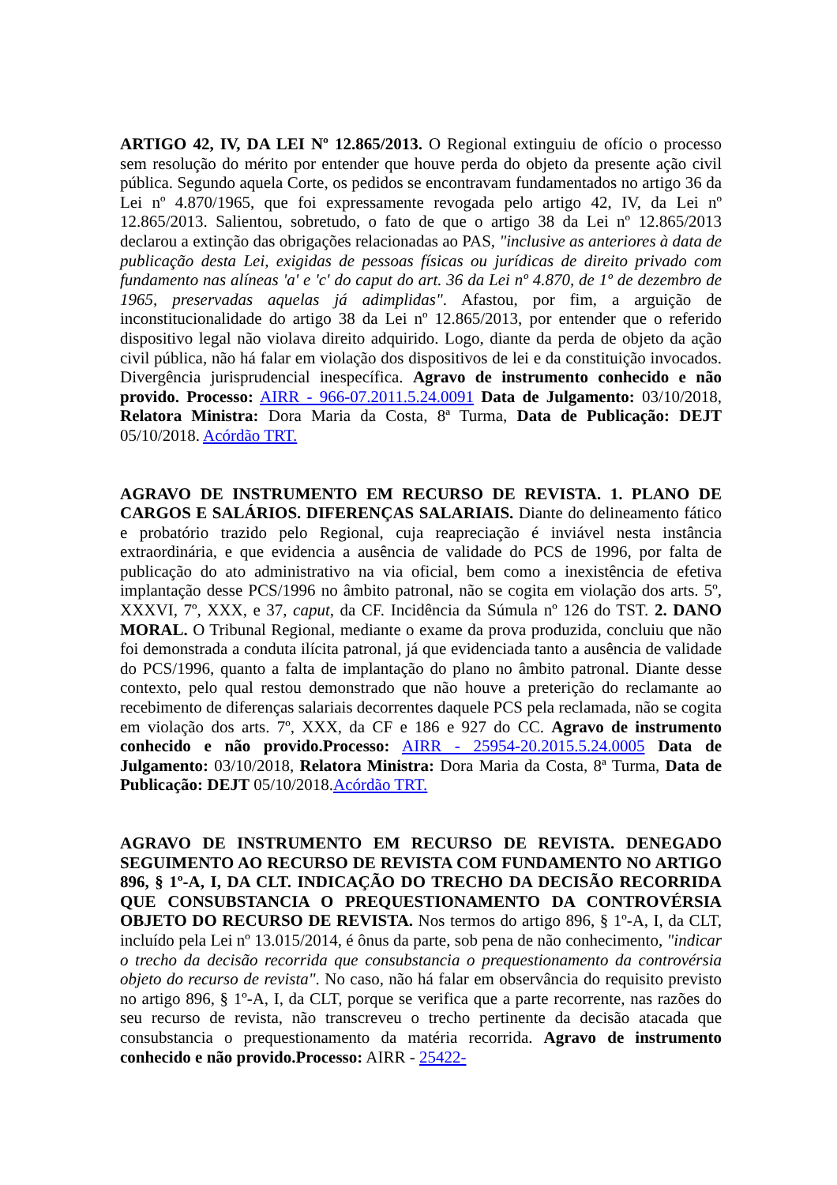ARTIGO 42, IV, DA LEI Nº 12.865/2013. O Regional extinguiu de ofício o processo sem resolução do mérito por entender que houve perda do objeto da presente ação civil pública. Segundo aquela Corte, os pedidos se encontravam fundamentados no artigo 36 da Lei nº 4.870/1965, que foi expressamente revogada pelo artigo 42, IV, da Lei nº 12.865/2013. Salientou, sobretudo, o fato de que o artigo 38 da Lei nº 12.865/2013 declarou a extinção das obrigações relacionadas ao PAS, "inclusive as anteriores à data de publicação desta Lei, exigidas de pessoas físicas ou jurídicas de direito privado com fundamento nas alíneas 'a' e 'c' do caput do art. 36 da Lei nº 4.870, de 1º de dezembro de 1965, preservadas aquelas já adimplidas". Afastou, por fim, a arguição de inconstitucionalidade do artigo 38 da Lei nº 12.865/2013, por entender que o referido dispositivo legal não violava direito adquirido. Logo, diante da perda de objeto da ação civil pública, não há falar em violação dos dispositivos de lei e da constituição invocados. Divergência jurisprudencial inespecífica. Agravo de instrumento conhecido e não provido. Processo: AIRR - 966-07.2011.5.24.0091 Data de Julgamento: 03/10/2018, Relatora Ministra: Dora Maria da Costa, 8ª Turma, Data de Publicação: DEJT 05/10/2018. Acórdão TRT.
AGRAVO DE INSTRUMENTO EM RECURSO DE REVISTA. 1. PLANO DE CARGOS E SALÁRIOS. DIFERENÇAS SALARIAIS. Diante do delineamento fático e probatório trazido pelo Regional, cuja reapreciação é inviável nesta instância extraordinária, e que evidencia a ausência de validade do PCS de 1996, por falta de publicação do ato administrativo na via oficial, bem como a inexistência de efetiva implantação desse PCS/1996 no âmbito patronal, não se cogita em violação dos arts. 5º, XXXVI, 7º, XXX, e 37, caput, da CF. Incidência da Súmula nº 126 do TST. 2. DANO MORAL. O Tribunal Regional, mediante o exame da prova produzida, concluiu que não foi demonstrada a conduta ilícita patronal, já que evidenciada tanto a ausência de validade do PCS/1996, quanto a falta de implantação do plano no âmbito patronal. Diante desse contexto, pelo qual restou demonstrado que não houve a preterição do reclamante ao recebimento de diferenças salariais decorrentes daquele PCS pela reclamada, não se cogita em violação dos arts. 7º, XXX, da CF e 186 e 927 do CC. Agravo de instrumento conhecido e não provido.Processo: AIRR - 25954-20.2015.5.24.0005 Data de Julgamento: 03/10/2018, Relatora Ministra: Dora Maria da Costa, 8ª Turma, Data de Publicação: DEJT 05/10/2018.Acórdão TRT.
AGRAVO DE INSTRUMENTO EM RECURSO DE REVISTA. DENEGADO SEGUIMENTO AO RECURSO DE REVISTA COM FUNDAMENTO NO ARTIGO 896, § 1º-A, I, DA CLT. INDICAÇÃO DO TRECHO DA DECISÃO RECORRIDA QUE CONSUBSTANCIA O PREQUESTIONAMENTO DA CONTROVÉRSIA OBJETO DO RECURSO DE REVISTA. Nos termos do artigo 896, § 1º-A, I, da CLT, incluído pela Lei nº 13.015/2014, é ônus da parte, sob pena de não conhecimento, "indicar o trecho da decisão recorrida que consubstancia o prequestionamento da controvérsia objeto do recurso de revista". No caso, não há falar em observância do requisito previsto no artigo 896, § 1º-A, I, da CLT, porque se verifica que a parte recorrente, nas razões do seu recurso de revista, não transcreveu o trecho pertinente da decisão atacada que consubstancia o prequestionamento da matéria recorrida. Agravo de instrumento conhecido e não provido.Processo: AIRR - 25422-